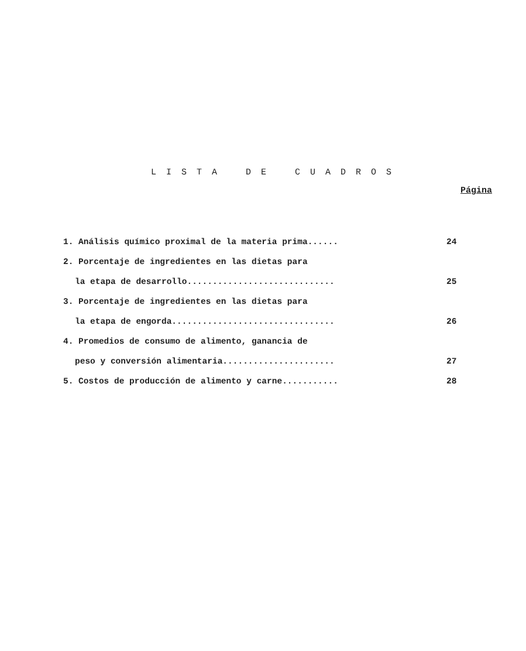L I S T A D E C U A D R O S
Página
1. Análisis químico proximal de la materia prima...... 24
2. Porcentaje de ingredientes en las dietas para
la etapa de desarrollo............................. 25
3. Porcentaje de ingredientes en las dietas para
la etapa de engorda................................ 26
4. Promedios de consumo de alimento, ganancia de
peso y conversión alimentaria...................... 27
5. Costos de producción de alimento y carne........... 28